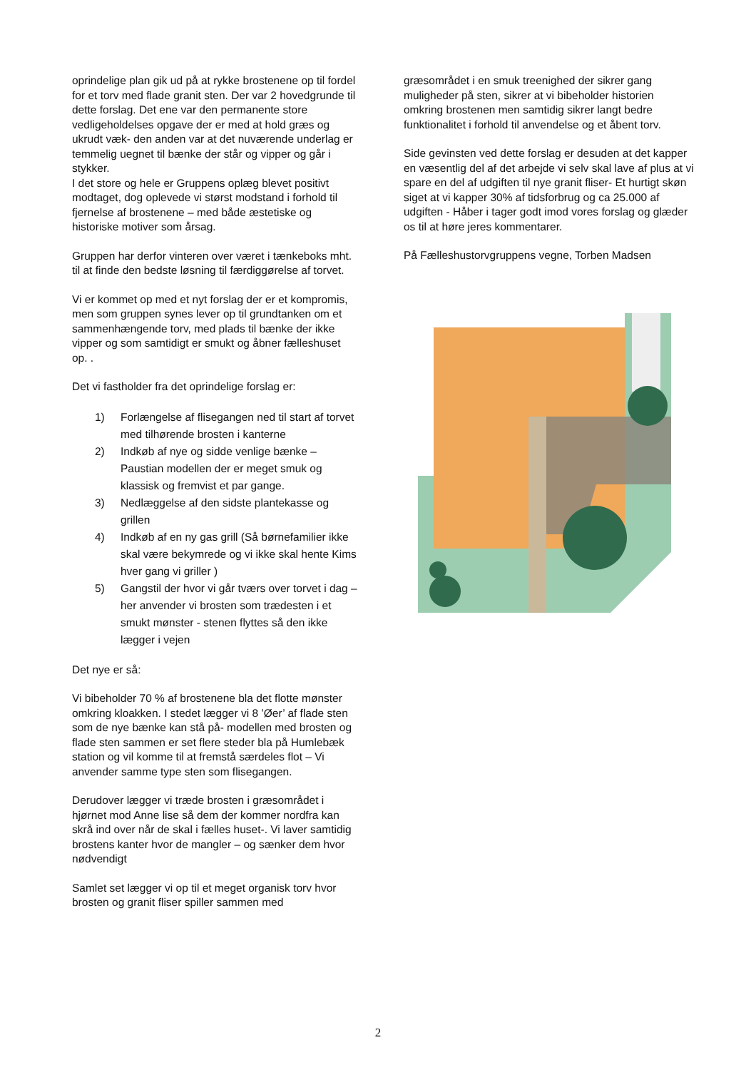oprindelige plan gik ud på at rykke brostenene op til fordel for et torv med flade granit sten. Der var 2 hovedgrunde til dette forslag. Det ene var den permanente store vedligeholdelses opgave der er med at hold græs og ukrudt væk- den anden var at det nuværende underlag er temmelig uegnet til bænke der står og vipper og går i stykker.
I det store og hele er Gruppens oplæg blevet positivt modtaget, dog oplevede vi størst modstand i forhold til fjernelse af brostenene – med både æstetiske og historiske motiver som årsag.
Gruppen har derfor vinteren over været i tænkeboks mht. til at finde den bedste løsning til færdiggørelse af torvet.
Vi er kommet op med et nyt forslag der er et kompromis, men som gruppen synes lever op til grundtanken om et sammenhængende torv, med plads til bænke der ikke vipper og som samtidigt er smukt og åbner fælleshuset op. .
Det vi fastholder fra det oprindelige forslag er:
1) Forlængelse af flisegangen ned til start af torvet med tilhørende brosten i kanterne
2) Indkøb af nye og sidde venlige bænke – Paustian modellen der er meget smuk og klassisk og fremvist et par gange.
3) Nedlæggelse af den sidste plantekasse og grillen
4) Indkøb af en ny gas grill (Så børnefamilier ikke skal være bekymrede og vi ikke skal hente Kims hver gang vi griller )
5) Gangstil der hvor vi går tværs over torvet i dag – her anvender vi brosten som trædesten i et smukt mønster - stenen flyttes så den ikke lægger i vejen
Det nye er så:
Vi bibeholder 70 % af brostenene bla det flotte mønster omkring kloakken. I stedet lægger vi 8 ’Øer’ af flade sten som de nye bænke kan stå på- modellen med brosten og flade sten sammen er set flere steder bla på Humlebæk station og vil komme til at fremstå særdeles flot – Vi anvender samme type sten som flisegangen.
Derudover lægger vi træde brosten i græsområdet i hjørnet mod Anne lise så dem der kommer nordfra kan skrå ind over når de skal i fælles huset-. Vi laver samtidig brostens kanter hvor de mangler – og sænker dem hvor nødvendigt
Samlet set lægger vi op til et meget organisk torv hvor brosten og granit fliser spiller sammen med
græsområdet i en smuk treenighed der sikrer gang muligheder på sten, sikrer at vi bibeholder historien omkring brostenen men samtidig sikrer langt bedre funktionalitet i forhold til anvendelse og et åbent torv.
Side gevinsten ved dette forslag er desuden at det kapper en væsentlig del af det arbejde vi selv skal lave af plus at vi spare en del af udgiften til nye granit fliser- Et hurtigt skøn siget at vi kapper 30% af tidsforbrug og ca 25.000 af udgiften - Håber i tager godt imod vores forslag og glæder os til at høre jeres kommentarer.
På Fælleshustorvgruppens vegne, Torben Madsen
2